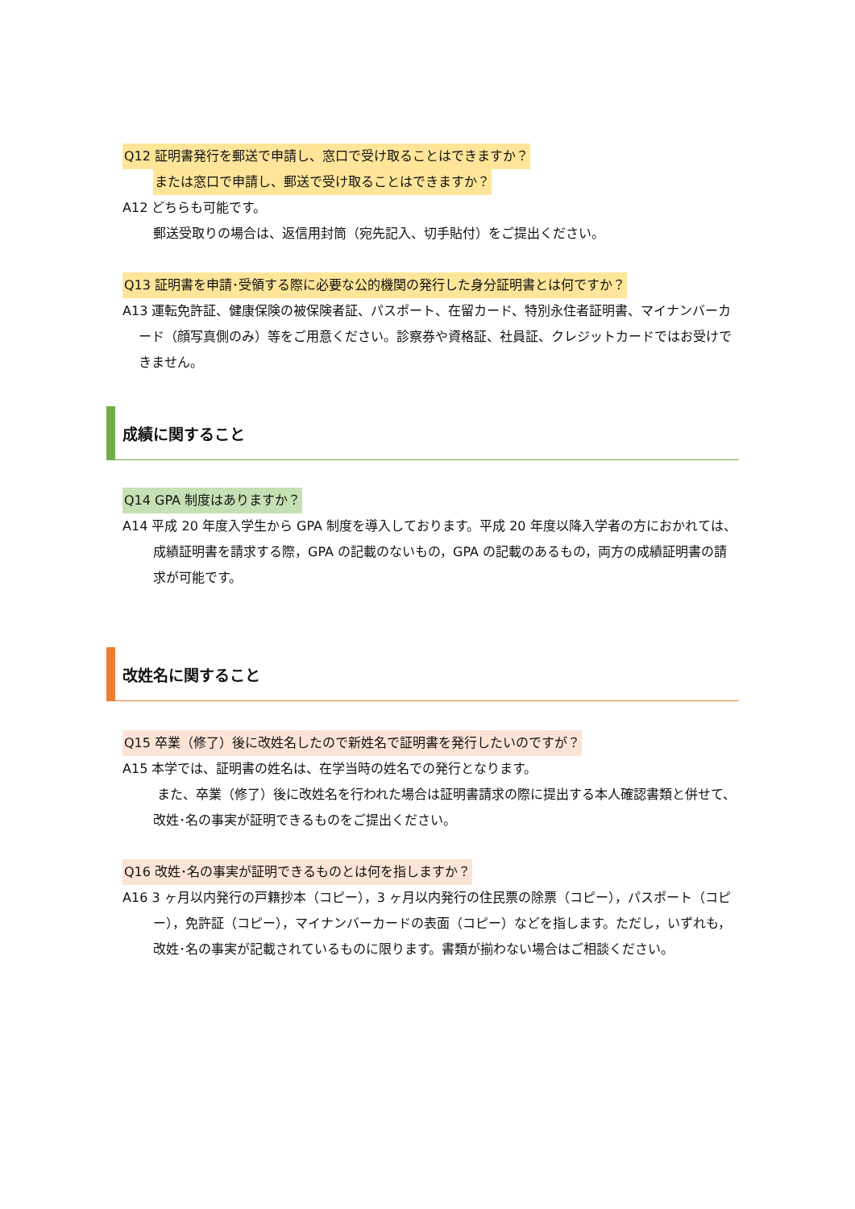Q12 証明書発行を郵送で申請し、窓口で受け取ることはできますか？
または窓口で申請し、郵送で受け取ることはできますか？
A12 どちらも可能です。
郵送受取りの場合は、返信用封筒（宛先記入、切手貼付）をご提出ください。
Q13 証明書を申請･受領する際に必要な公的機関の発行した身分証明書とは何ですか？
A13 運転免許証、健康保険の被保険者証、パスポート、在留カード、特別永住者証明書、マイナンバーカード（顔写真側のみ）等をご用意ください。診察券や資格証、社員証、クレジットカードではお受けできません。
成績に関すること
Q14 GPA 制度はありますか？
A14 平成 20 年度入学生から GPA 制度を導入しております。平成 20 年度以降入学者の方におかれては、成績証明書を請求する際，GPA の記載のないもの，GPA の記載のあるもの，両方の成績証明書の請求が可能です。
改姓名に関すること
Q15 卒業（修了）後に改姓名したので新姓名で証明書を発行したいのですが？
A15 本学では、証明書の姓名は、在学当時の姓名での発行となります。
また、卒業（修了）後に改姓名を行われた場合は証明書請求の際に提出する本人確認書類と併せて、改姓･名の事実が証明できるものをご提出ください。
Q16 改姓･名の事実が証明できるものとは何を指しますか？
A16 3 ヶ月以内発行の戸籍抄本（コピー），3 ヶ月以内発行の住民票の除票（コピー），パスポート（コピー），免許証（コピー），マイナンバーカードの表面（コピー）などを指します。ただし，いずれも，改姓･名の事実が記載されているものに限ります。書類が揃わない場合はご相談ください。